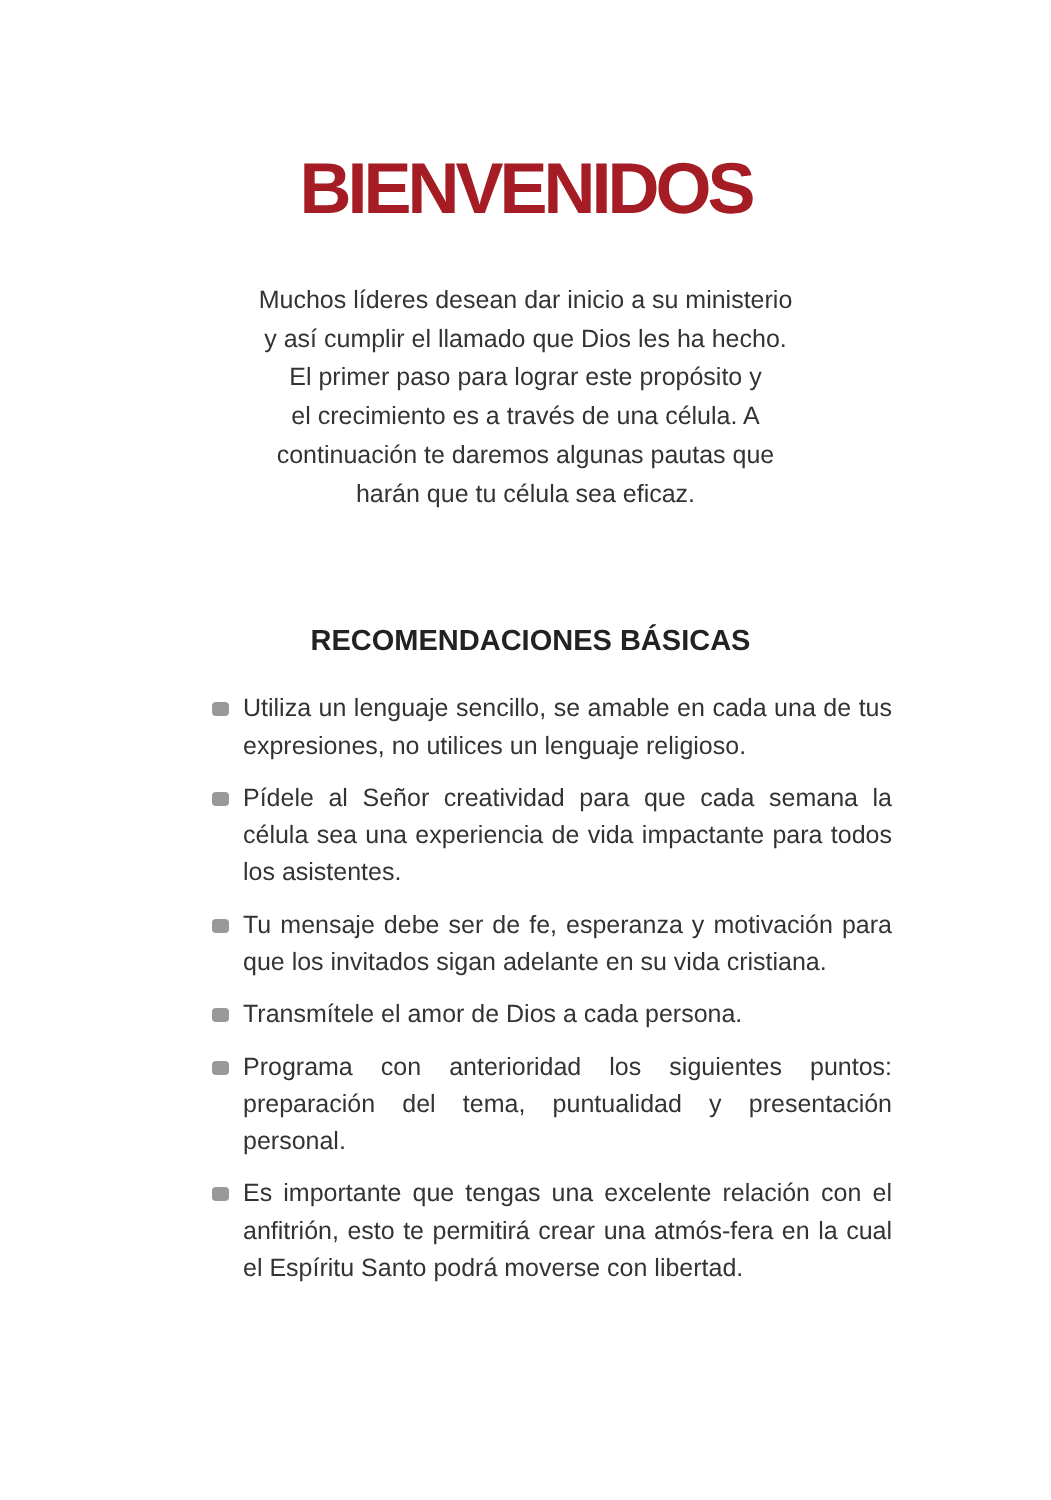BIENVENIDOS
Muchos líderes desean dar inicio a su ministerio
y así cumplir el llamado que Dios les ha hecho.
El primer paso para lograr este propósito y
el crecimiento es a través de una célula. A
continuación te daremos algunas pautas que
harán que tu célula sea eficaz.
RECOMENDACIONES BÁSICAS
Utiliza un lenguaje sencillo, se amable en cada una de tus expresiones, no utilices un lenguaje religioso.
Pídele al Señor creatividad para que cada semana la célula sea una experiencia de vida impactante para todos los asistentes.
Tu mensaje debe ser de fe, esperanza y motivación para que los invitados sigan adelante en su vida cristiana.
Transmítele el amor de Dios a cada persona.
Programa con anterioridad los siguientes puntos: preparación del tema, puntualidad y presentación personal.
Es importante que tengas una excelente relación con el anfitrión, esto te permitirá crear una atmós-fera en la cual el Espíritu Santo podrá moverse con libertad.